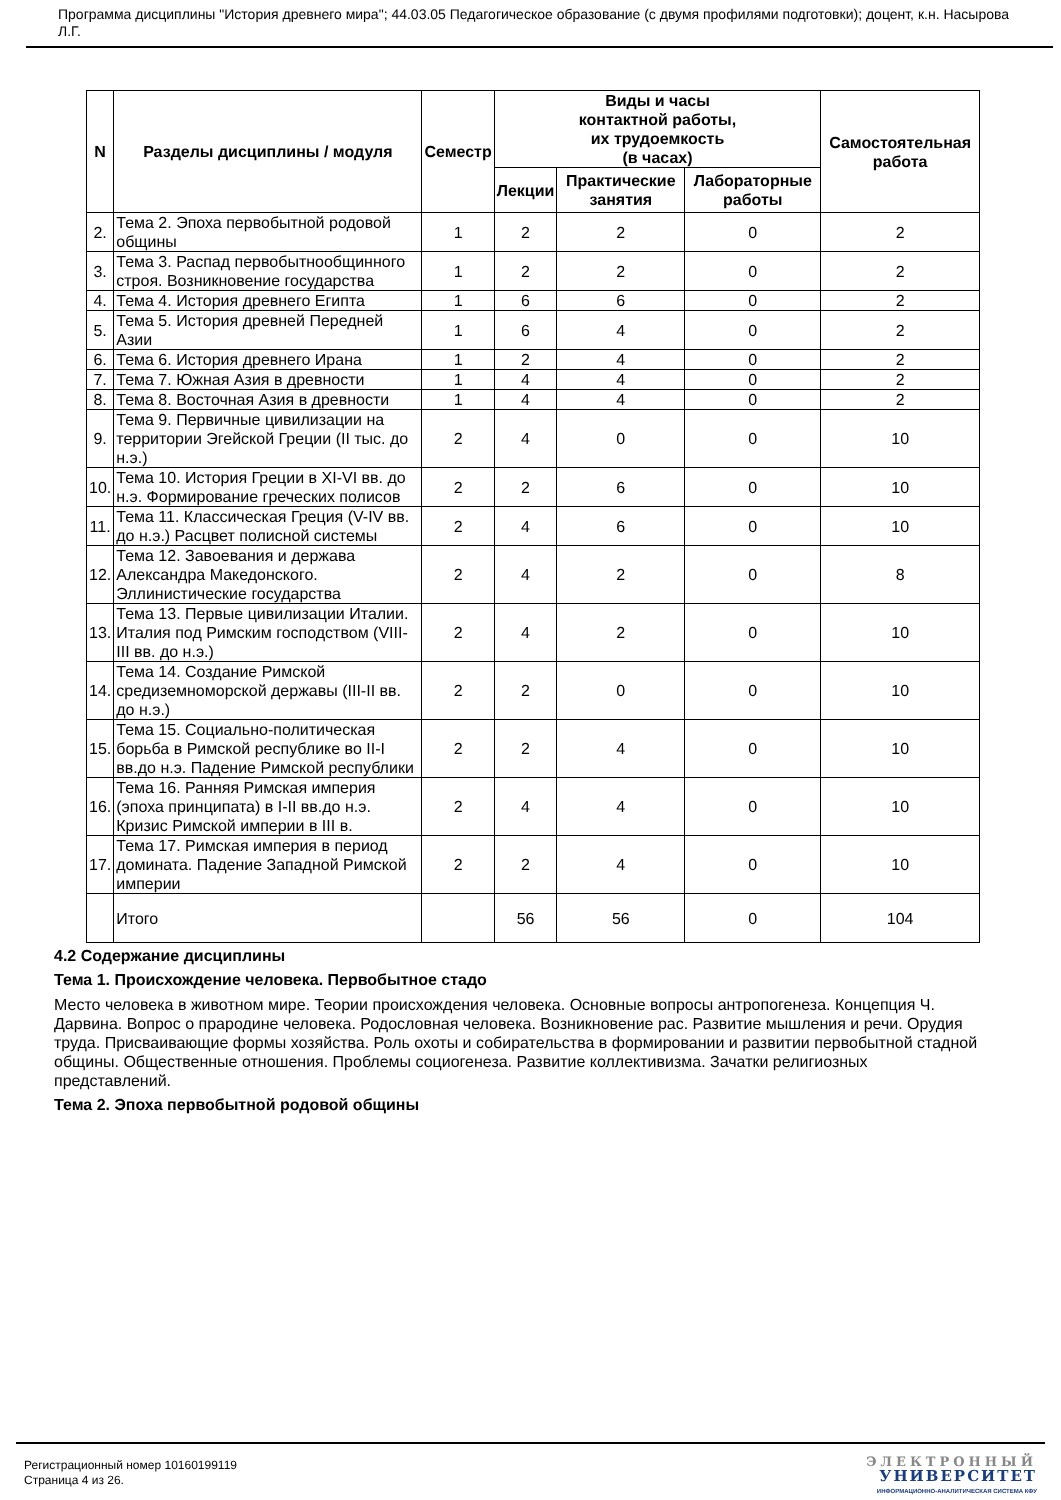Программа дисциплины "История древнего мира"; 44.03.05 Педагогическое образование (с двумя профилями подготовки); доцент, к.н. Насырова Л.Г.
| N | Разделы дисциплины / модуля | Семестр | Виды и часы контактной работы, их трудоемкость (в часах) | | | Самостоятельная работа |
| --- | --- | --- | --- | --- | --- | --- |
| | | | Лекции | Практические занятия | Лабораторные работы | |
| 2. | Тема 2. Эпоха первобытной родовой общины | 1 | 2 | 2 | 0 | 2 |
| 3. | Тема 3. Распад первобытнообщинного строя. Возникновение государства | 1 | 2 | 2 | 0 | 2 |
| 4. | Тема 4. История древнего Египта | 1 | 6 | 6 | 0 | 2 |
| 5. | Тема 5. История древней Передней Азии | 1 | 6 | 4 | 0 | 2 |
| 6. | Тема 6. История древнего Ирана | 1 | 2 | 4 | 0 | 2 |
| 7. | Тема 7. Южная Азия в древности | 1 | 4 | 4 | 0 | 2 |
| 8. | Тема 8. Восточная Азия в древности | 1 | 4 | 4 | 0 | 2 |
| 9. | Тема 9. Первичные цивилизации на территории Эгейской Греции (II тыс. до н.э.) | 2 | 4 | 0 | 0 | 10 |
| 10. | Тема 10. История Греции в XI-VI вв. до н.э. Формирование греческих полисов | 2 | 2 | 6 | 0 | 10 |
| 11. | Тема 11. Классическая Греция (V-IV вв. до н.э.) Расцвет полисной системы | 2 | 4 | 6 | 0 | 10 |
| 12. | Тема 12. Завоевания и держава Александра Македонского. Эллинистические государства | 2 | 4 | 2 | 0 | 8 |
| 13. | Тема 13. Первые цивилизации Италии. Италия под Римским господством (VIII-III вв. до н.э.) | 2 | 4 | 2 | 0 | 10 |
| 14. | Тема 14. Создание Римской средиземноморской державы (III-II вв. до н.э.) | 2 | 2 | 0 | 0 | 10 |
| 15. | Тема 15. Социально-политическая борьба в Римской республике во II-I вв.до н.э. Падение Римской республики | 2 | 2 | 4 | 0 | 10 |
| 16. | Тема 16. Ранняя Римская империя (эпоха принципата) в I-II вв.до н.э. Кризис Римской империи в III в. | 2 | 4 | 4 | 0 | 10 |
| 17. | Тема 17. Римская империя в период домината. Падение Западной Римской империи | 2 | 2 | 4 | 0 | 10 |
| | Итого | | 56 | 56 | 0 | 104 |
4.2 Содержание дисциплины
Тема 1. Происхождение человека. Первобытное стадо
Место человека в животном мире. Теории происхождения человека. Основные вопросы антропогенеза. Концепция Ч. Дарвина. Вопрос о прародине человека. Родословная человека. Возникновение рас. Развитие мышления и речи. Орудия труда. Присваивающие формы хозяйства. Роль охоты и собирательства в формировании и развитии первобытной стадной общины. Общественные отношения. Проблемы социогенеза. Развитие коллективизма. Зачатки религиозных представлений.
Тема 2. Эпоха первобытной родовой общины
Регистрационный номер 10160199119
Страница 4 из 26.
ЭЛЕКТРОННЫЙ
УНИВЕРСИТЕТ
ИНФОРМАЦИОННО-АНАЛИТИЧЕСКАЯ СИСТЕМА КФУ